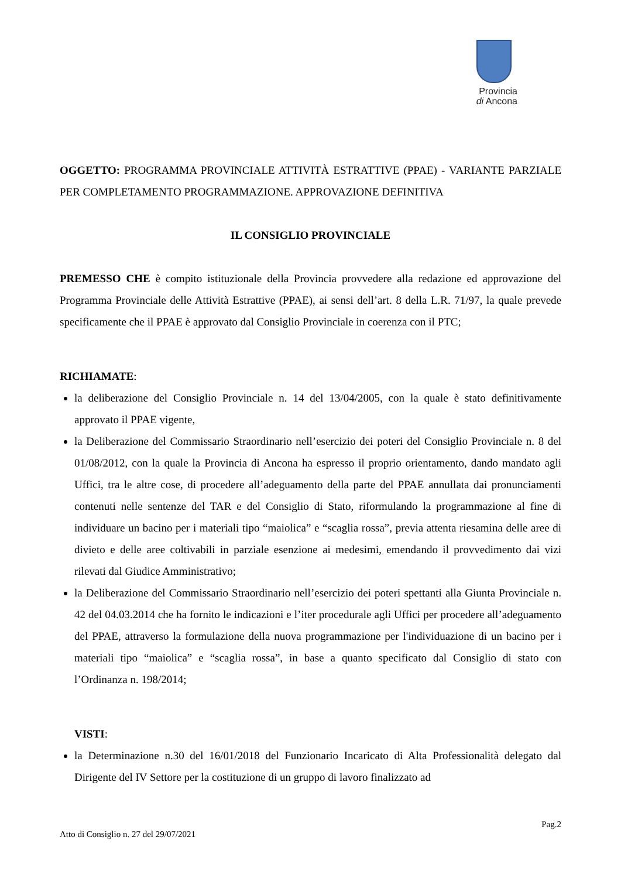Provincia
di Ancona
OGGETTO: PROGRAMMA PROVINCIALE ATTIVITÀ ESTRATTIVE (PPAE) - VARIANTE PARZIALE PER COMPLETAMENTO PROGRAMMAZIONE. APPROVAZIONE DEFINITIVA
IL CONSIGLIO PROVINCIALE
PREMESSO CHE è compito istituzionale della Provincia provvedere alla redazione ed approvazione del Programma Provinciale delle Attività Estrattive (PPAE), ai sensi dell’art. 8 della L.R. 71/97, la quale prevede specificamente che il PPAE è approvato dal Consiglio Provinciale in coerenza con il PTC;
RICHIAMATE:
la deliberazione del Consiglio Provinciale n. 14 del 13/04/2005, con la quale è stato definitivamente approvato il PPAE vigente,
la Deliberazione del Commissario Straordinario nell’esercizio dei poteri del Consiglio Provinciale n. 8 del 01/08/2012, con la quale la Provincia di Ancona ha espresso il proprio orientamento, dando mandato agli Uffici, tra le altre cose, di procedere all’adeguamento della parte del PPAE annullata dai pronunciamenti contenuti nelle sentenze del TAR e del Consiglio di Stato, riformulando la programmazione al fine di individuare un bacino per i materiali tipo “maiolica” e “scaglia rossa”, previa attenta riesamina delle aree di divieto e delle aree coltivabili in parziale esenzione ai medesimi, emendando il provvedimento dai vizi rilevati dal Giudice Amministrativo;
la Deliberazione del Commissario Straordinario nell’esercizio dei poteri spettanti alla Giunta Provinciale n. 42 del 04.03.2014 che ha fornito le indicazioni e l’iter procedurale agli Uffici per procedere all’adeguamento del PPAE, attraverso la formulazione della nuova programmazione per l'individuazione di un bacino per i materiali tipo “maiolica” e “scaglia rossa”, in base a quanto specificato dal Consiglio di stato con l’Ordinanza n. 198/2014;
VISTI:
la Determinazione n.30 del 16/01/2018 del Funzionario Incaricato di Alta Professionalità delegato dal Dirigente del IV Settore per la costituzione di un gruppo di lavoro finalizzato ad
Pag.2
Atto di Consiglio n. 27 del 29/07/2021